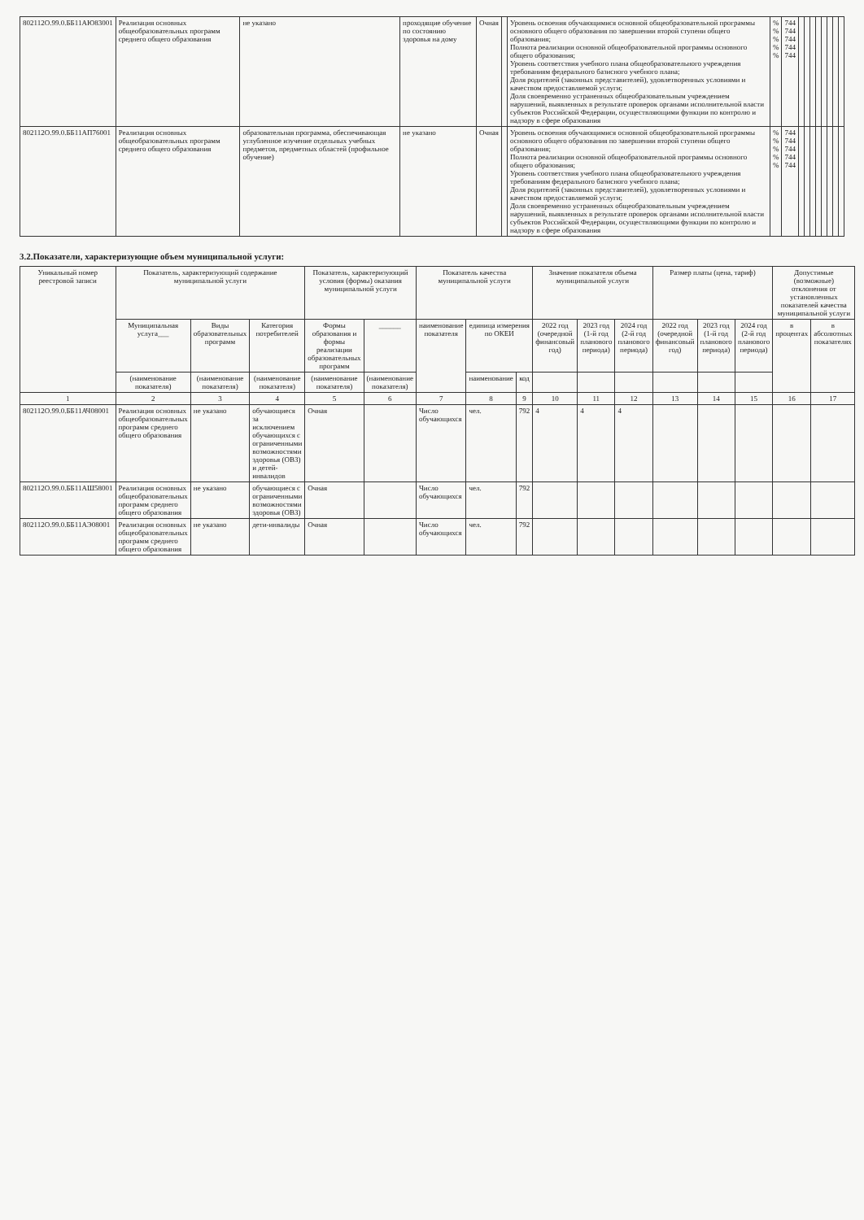| 802112О.99.0.ББ11АЮ83001 | Реализация основных общеобразовательных программ среднего общего образования | не указано | проходящие обучение по состоянию здоровья на дому | Очная | | Уровень освоения обучающимися основной общеобразовательной программы основного общего образования по завершении второй ступени общего образования; Полнота реализации основной общеобразовательной программы основного общего образования; Уровень соответствия учебного плана общеобразовательного учреждения требованиям федерального базисного учебного плана; Доля родителей (законных представителей), удовлетворенных условиями и качеством предоставляемой услуги; Доля своевременно устраненных общеобразовательным учреждением нарушений, выявленных в результате проверок органами исполнительной власти субъектов Российской Федерации, осуществляющими функции по контролю и надзору в сфере образования | % % % % % | 744 744 744 744 744 | | | | | | | | |
| 802112О.99.0.ББ11АП76001 | Реализация основных общеобразовательных программ среднего общего образования | образовательная программа, обеспечивающая углубленное изучение отдельных учебных предметов, предметных областей (профильное обучение) | не указано | Очная | | Уровень освоения обучающимися основной общеобразовательной программы основного общего образования по завершении второй ступени общего образования; Полнота реализации основной общеобразовательной программы основного общего образования; Уровень соответствия учебного плана общеобразовательного учреждения требованиям федерального базисного учебного плана; Доля родителей (законных представителей), удовлетворенных условиями и качеством предоставляемой услуги; Доля своевременно устраненных общеобразовательным учреждением нарушений, выявленных в результате проверок органами исполнительной власти субъектов Российской Федерации, осуществляющими функции по контролю и надзору в сфере образования | % % % % % | 744 744 744 744 744 | | | | | | | | |
3.2.Показатели, характеризующие объем муниципальной услуги:
| Уникальный номер реестровой записи | Показатель, характеризующий содержание муниципальной услуги | | | Показатель, характеризующий условия (формы) оказания муниципальной услуги | | Показатель качества муниципальной услуги | | | Значение показателя объема муниципальной услуги | | | Размер платы (цена, тариф) | | | Допустимые (возможные) отклонения от установленных показателей качества муниципальной услуги | |
| --- | --- | --- | --- | --- | --- | --- | --- | --- | --- | --- | --- | --- | --- | --- | --- | --- |
| | Муниципальная услуга___ | Виды образовательных программ | Категория потребителей | Формы образования и формы реализации образовательных программ | ______ | наименование показателя | единица измерения по ОКЕИ | | 2022 год (очередной финансовый год) | 2023 год (1-й год планового периода) | 2024 год (2-й год планового периода) | 2022 год (очередной финансовый год) | 2023 год (1-й год планового периода) | 2024 год (2-й год планового периода) | в процентах | в абсолютных показателях |
| | (наименование показателя) | (наименование показателя) | (наименование показателя) | (наименование показателя) | (наименование показателя) | | наименование | код | | | | | | | | |
| 1 | 2 | 3 | 4 | 5 | 6 | 7 | 8 | 9 | 10 | 11 | 12 | 13 | 14 | 15 | 16 | 17 |
| 802112О.99.0.ББ11АЧ08001 | Реализация основных общеобразовательных программ среднего общего образования | не указано | обучающиеся за исключением обучающихся с ограниченными возможностями здоровья (ОВЗ) и детей-инвалидов | Очная | | Число обучающихся | чел. | 792 | 4 | 4 | 4 | | | | | |
| 802112О.99.0.ББ11АШ58001 | Реализация основных общеобразовательных программ среднего общего образования | не указано | обучающиеся с ограниченными возможностями здоровья (ОВЗ) | Очная | | Число обучающихся | чел. | 792 | | | | | | | | |
| 802112О.99.0.ББ11АЭ08001 | Реализация основных общеобразовательных программ среднего общего образования | не указано | дети-инвалиды | Очная | | Число обучающихся | чел. | 792 | | | | | | | | |